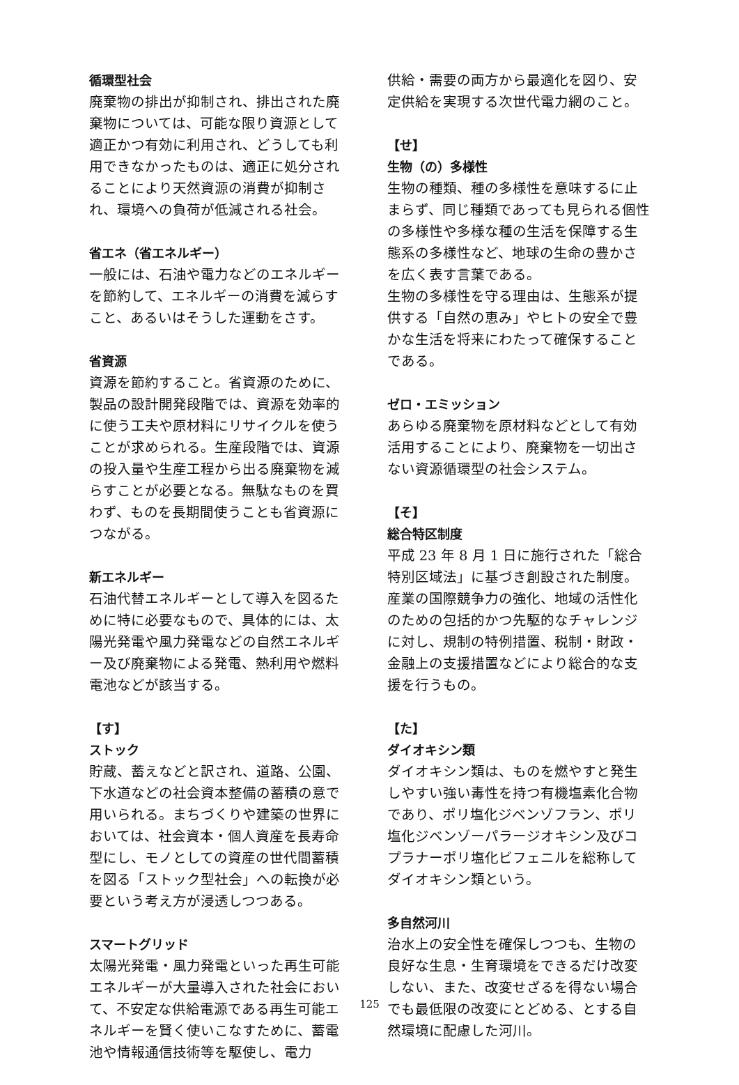循環型社会
廃棄物の排出が抑制され、排出された廃棄物については、可能な限り資源として適正かつ有効に利用され、どうしても利用できなかったものは、適正に処分されることにより天然資源の消費が抑制され、環境への負荷が低減される社会。
省エネ（省エネルギー）
一般には、石油や電力などのエネルギーを節約して、エネルギーの消費を減らすこと、あるいはそうした運動をさす。
省資源
資源を節約すること。省資源のために、製品の設計開発段階では、資源を効率的に使う工夫や原材料にリサイクルを使うことが求められる。生産段階では、資源の投入量や生産工程から出る廃棄物を減らすことが必要となる。無駄なものを買わず、ものを長期間使うことも省資源につながる。
新エネルギー
石油代替エネルギーとして導入を図るために特に必要なもので、具体的には、太陽光発電や風力発電などの自然エネルギー及び廃棄物による発電、熱利用や燃料電池などが該当する。
【す】
ストック
貯蔵、蓄えなどと訳され、道路、公園、下水道などの社会資本整備の蓄積の意で用いられる。まちづくりや建築の世界においては、社会資本・個人資産を長寿命型にし、モノとしての資産の世代間蓄積を図る「ストック型社会」への転換が必要という考え方が浸透しつつある。
スマートグリッド
太陽光発電・風力発電といった再生可能エネルギーが大量導入された社会において、不安定な供給電源である再生可能エネルギーを賢く使いこなすために、蓄電池や情報通信技術等を駆使し、電力
供給・需要の両方から最適化を図り、安定供給を実現する次世代電力網のこと。
【せ】
生物（の）多様性
生物の種類、種の多様性を意味するに止まらず、同じ種類であっても見られる個性の多様性や多様な種の生活を保障する生態系の多様性など、地球の生命の豊かさを広く表す言葉である。
生物の多様性を守る理由は、生態系が提供する「自然の恵み」やヒトの安全で豊かな生活を将来にわたって確保することである。
ゼロ・エミッション
あらゆる廃棄物を原材料などとして有効活用することにより、廃棄物を一切出さない資源循環型の社会システム。
【そ】
総合特区制度
平成 23 年 8 月 1 日に施行された「総合特別区域法」に基づき創設された制度。産業の国際競争力の強化、地域の活性化のための包括的かつ先駆的なチャレンジに対し、規制の特例措置、税制・財政・金融上の支援措置などにより総合的な支援を行うもの。
【た】
ダイオキシン類
ダイオキシン類は、ものを燃やすと発生しやすい強い毒性を持つ有機塩素化合物であり、ポリ塩化ジベンゾフラン、ポリ塩化ジベンゾーパラージオキシン及びコプラナーポリ塩化ビフェニルを総称してダイオキシン類という。
多自然河川
治水上の安全性を確保しつつも、生物の良好な生息・生育環境をできるだけ改変しない、また、改変せざるを得ない場合でも最低限の改変にとどめる、とする自然環境に配慮した河川。
125